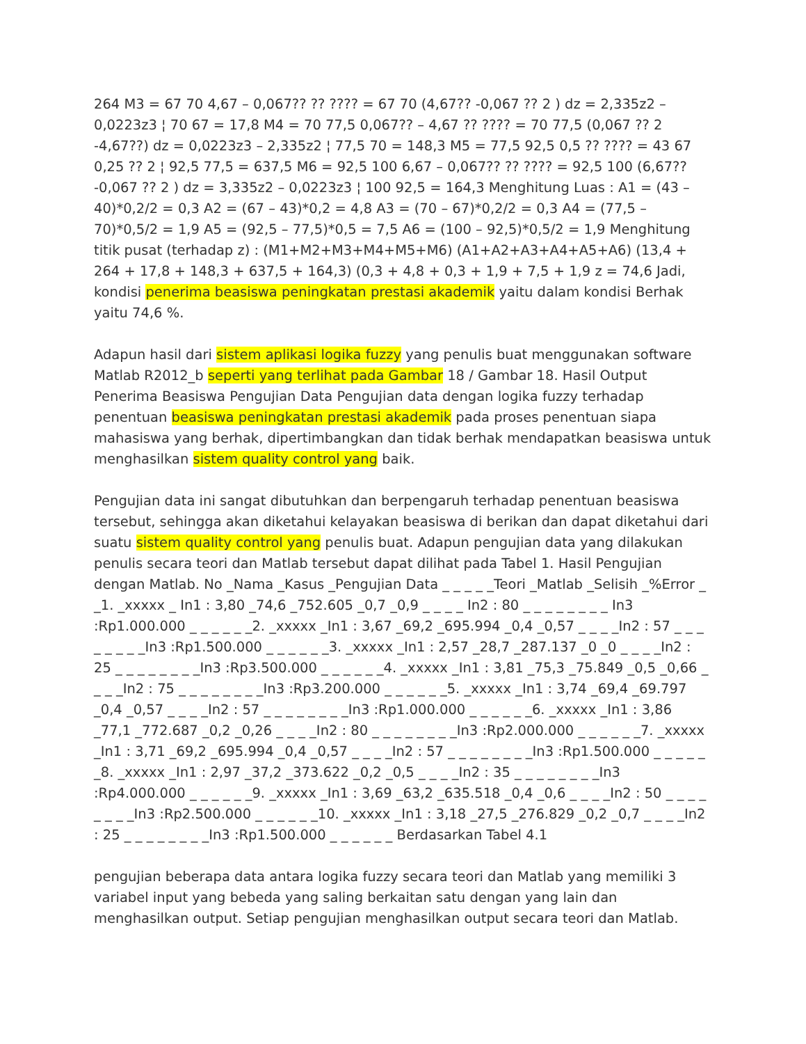264 M3 = 67 70 4,67 – 0,067?? ?? ???? = 67 70 (4,67?? -0,067 ?? 2 ) dz = 2,335z2 – 0,0223z3 ¦ 70 67 = 17,8 M4 = 70 77,5 0,067?? – 4,67 ?? ???? = 70 77,5 (0,067 ?? 2 -4,67??) dz = 0,0223z3 – 2,335z2 ¦ 77,5 70 = 148,3 M5 = 77,5 92,5 0,5 ?? ???? = 43 67 0,25 ?? 2 ¦ 92,5 77,5 = 637,5 M6 = 92,5 100 6,67 – 0,067?? ?? ???? = 92,5 100 (6,67?? -0,067 ?? 2 ) dz = 3,335z2 – 0,0223z3 ¦ 100 92,5 = 164,3 Menghitung Luas : A1 = (43 – 40)*0,2/2 = 0,3 A2 = (67 – 43)*0,2 = 4,8 A3 = (70 – 67)*0,2/2 = 0,3 A4 = (77,5 – 70)*0,5/2 = 1,9 A5 = (92,5 – 77,5)*0,5 = 7,5 A6 = (100 – 92,5)*0,5/2 = 1,9 Menghitung titik pusat (terhadap z) : (M1+M2+M3+M4+M5+M6) (A1+A2+A3+A4+A5+A6) (13,4 + 264 + 17,8 + 148,3 + 637,5 + 164,3) (0,3 + 4,8 + 0,3 + 1,9 + 7,5 + 1,9 z = 74,6 Jadi, kondisi penerima beasiswa peningkatan prestasi akademik yaitu dalam kondisi Berhak yaitu 74,6 %.
Adapun hasil dari sistem aplikasi logika fuzzy yang penulis buat menggunakan software Matlab R2012_b seperti yang terlihat pada Gambar 18 / Gambar 18. Hasil Output Penerima Beasiswa Pengujian Data Pengujian data dengan logika fuzzy terhadap penentuan beasiswa peningkatan prestasi akademik pada proses penentuan siapa mahasiswa yang berhak, dipertimbangkan dan tidak berhak mendapatkan beasiswa untuk menghasilkan sistem quality control yang baik.
Pengujian data ini sangat dibutuhkan dan berpengaruh terhadap penentuan beasiswa tersebut, sehingga akan diketahui kelayakan beasiswa di berikan dan dapat diketahui dari suatu sistem quality control yang penulis buat. Adapun pengujian data yang dilakukan penulis secara teori dan Matlab tersebut dapat dilihat pada Tabel 1. Hasil Pengujian dengan Matlab. No _Nama _Kasus _Pengujian Data _ _ _ _ _Teori _Matlab _Selisih _%Error _ _1. _xxxxx _ In1 : 3,80 _74,6 _752.605 _0,7 _0,9 _ _ _ _ In2 : 80 _ _ _ _ _ _ _ _ In3 :Rp1.000.000 _ _ _ _ _ _2. _xxxxx _In1 : 3,67 _69,2 _695.994 _0,4 _0,57 _ _ _ _In2 : 57 _ _ _ _ _ _ _ _In3 :Rp1.500.000 _ _ _ _ _ _3. _xxxxx _In1 : 2,57 _28,7 _287.137 _0 _0 _ _ _ _In2 : 25 _ _ _ _ _ _ _ _In3 :Rp3.500.000 _ _ _ _ _ _4. _xxxxx _In1 : 3,81 _75,3 _75.849 _0,5 _0,66 _ _ _ _In2 : 75 _ _ _ _ _ _ _ _In3 :Rp3.200.000 _ _ _ _ _ _5. _xxxxx _In1 : 3,74 _69,4 _69.797 _0,4 _0,57 _ _ _ _In2 : 57 _ _ _ _ _ _ _ _In3 :Rp1.000.000 _ _ _ _ _ _6. _xxxxx _In1 : 3,86 _77,1 _772.687 _0,2 _0,26 _ _ _ _In2 : 80 _ _ _ _ _ _ _ _In3 :Rp2.000.000 _ _ _ _ _ _7. _xxxxx _In1 : 3,71 _69,2 _695.994 _0,4 _0,57 _ _ _ _In2 : 57 _ _ _ _ _ _ _ _In3 :Rp1.500.000 _ _ _ _ _ _8. _xxxxx _In1 : 2,97 _37,2 _373.622 _0,2 _0,5 _ _ _ _In2 : 35 _ _ _ _ _ _ _ _In3 :Rp4.000.000 _ _ _ _ _ _9. _xxxxx _In1 : 3,69 _63,2 _635.518 _0,4 _0,6 _ _ _ _In2 : 50 _ _ _ _ _ _ _ _In3 :Rp2.500.000 _ _ _ _ _ _10. _xxxxx _In1 : 3,18 _27,5 _276.829 _0,2 _0,7 _ _ _ _In2 : 25 _ _ _ _ _ _ _ _In3 :Rp1.500.000 _ _ _ _ _ _ Berdasarkan Tabel 4.1
pengujian beberapa data antara logika fuzzy secara teori dan Matlab yang memiliki 3 variabel input yang bebeda yang saling berkaitan satu dengan yang lain dan menghasilkan output. Setiap pengujian menghasilkan output secara teori dan Matlab.